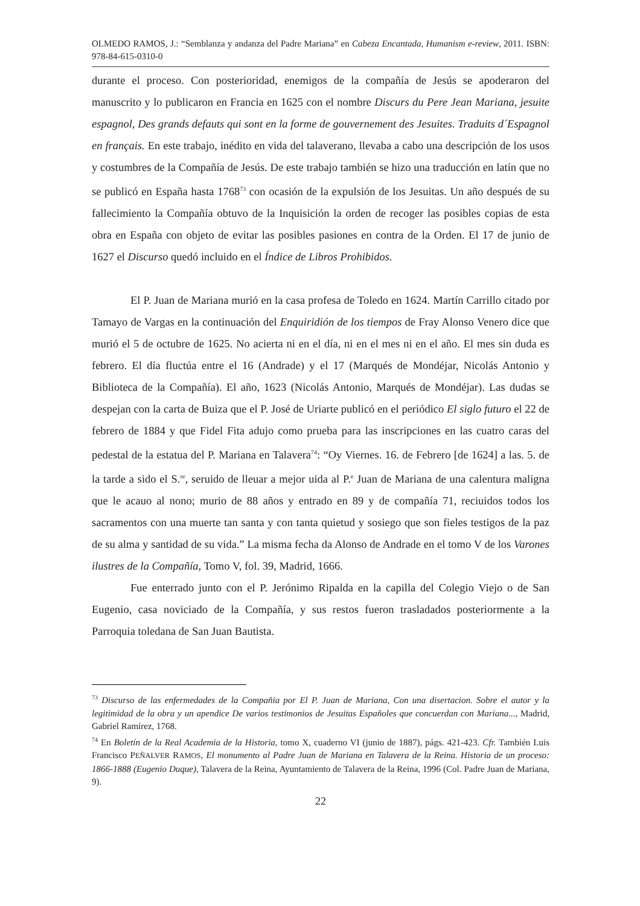OLMEDO RAMOS, J.: “Semblanza y andanza del Padre Mariana” en Cabeza Encantada, Humanism e-review, 2011. ISBN: 978-84-615-0310-0
durante el proceso. Con posterioridad, enemigos de la compañía de Jesús se apoderaron del manuscrito y lo publicaron en Francia en 1625 con el nombre Discurs du Pere Jean Mariana, jesuite espagnol, Des grands defauts qui sont en la forme de gouvernement des Jesuites. Traduits d´Espagnol en français. En este trabajo, inédito en vida del talaverano, llevaba a cabo una descripción de los usos y costumbres de la Compañía de Jesús. De este trabajo también se hizo una traducción en latín que no se publicó en España hasta 1768<sup>73</sup> con ocasión de la expulsión de los Jesuitas. Un año después de su fallecimiento la Compañía obtuvo de la Inquisición la orden de recoger las posibles copias de esta obra en España con objeto de evitar las posibles pasiones en contra de la Orden. El 17 de junio de 1627 el Discurso quedó incluido en el Índice de Libros Prohibidos.
El P. Juan de Mariana murió en la casa profesa de Toledo en 1624. Martín Carrillo citado por Tamayo de Vargas en la continuación del Enquiridión de los tiempos de Fray Alonso Venero dice que murió el 5 de octubre de 1625. No acierta ni en el día, ni en el mes ni en el año. El mes sin duda es febrero. El día fluctúa entre el 16 (Andrade) y el 17 (Marqués de Mondéjar, Nicolás Antonio y Biblioteca de la Compañía). El año, 1623 (Nicolás Antonio, Marqués de Mondéjar). Las dudas se despejan con la carta de Buiza que el P. José de Uriarte publicó en el periódico El siglo futuro el 22 de febrero de 1884 y que Fidel Fita adujo como prueba para las inscripciones en las cuatro caras del pedestal de la estatua del P. Mariana en Talavera<sup>74</sup>: “Oy Viernes. 16. de Febrero [de 1624] a las. 5. de la tarde a sido el S.<sup>or</sup>, seruido de lleuar a mejor uida al P.<sup>e</sup> Juan de Mariana de una calentura maligna que le acauo al nono; murio de 88 años y entrado en 89 y de compañía 71, reciuidos todos los sacramentos con una muerte tan santa y con tanta quietud y sosiego que son fieles testigos de la paz de su alma y santidad de su vida.” La misma fecha da Alonso de Andrade en el tomo V de los Varones ilustres de la Compañía, Tomo V, fol. 39, Madrid, 1666.
Fue enterrado junto con el P. Jerónimo Ripalda en la capilla del Colegio Viejo o de San Eugenio, casa noviciado de la Compañía, y sus restos fueron trasladados posteriormente a la Parroquia toledana de San Juan Bautista.
<sup>73</sup> Discurso de las enfermedades de la Compañia por El P. Juan de Mariana, Con una disertacion. Sobre el autor y la legitimidad de la obra y un apendice De varios testimonios de Jesuitas Españoles que concuerdan con Mariana..., Madrid, Gabriel Ramírez, 1768.
<sup>74</sup> En Boletín de la Real Academia de la Historia, tomo X, cuaderno VI (junio de 1887), págs. 421-423. Cfr. También Luis Francisco PEÑALVER RAMOS, El monumento al Padre Juan de Mariana en Talavera de la Reina. Historia de un proceso: 1866-1888 (Eugenio Duque), Talavera de la Reina, Ayuntamiento de Talavera de la Reina, 1996 (Col. Padre Juan de Mariana, 9).
22